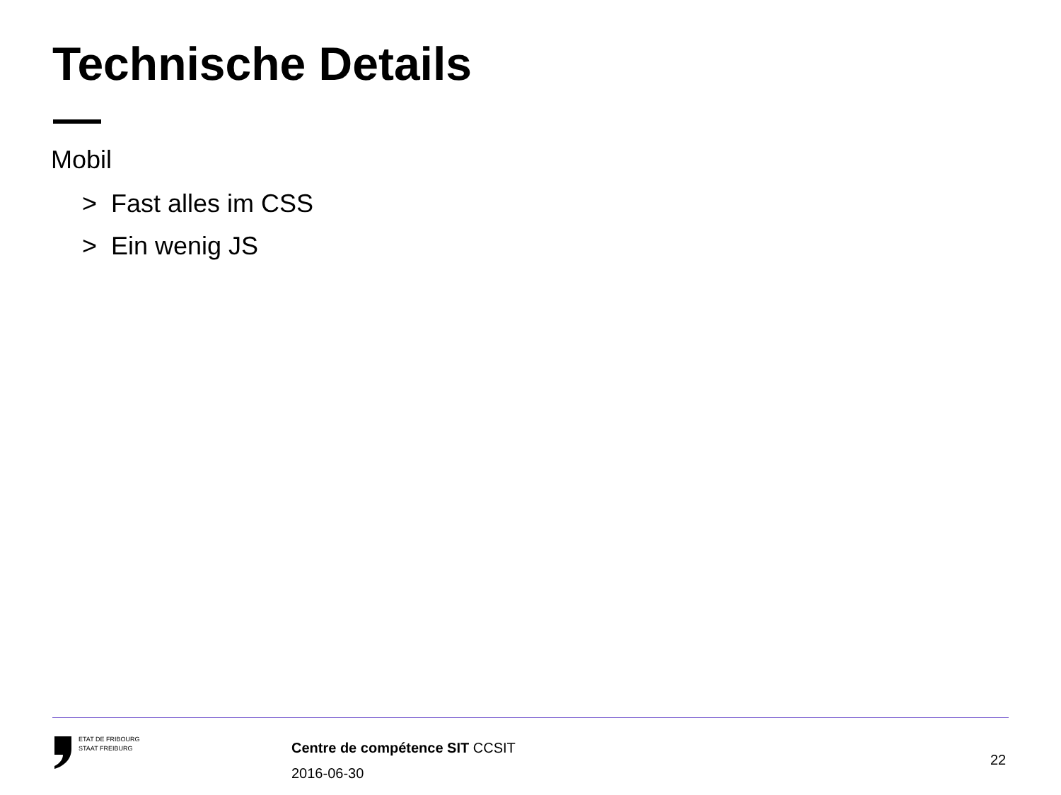Technische Details
Mobil
> Fast alles im CSS
> Ein wenig JS
ETAT DE FRIBOURG
STAAT FREIBURG
Centre de compétence SIT CCSIT
2016-06-30
22